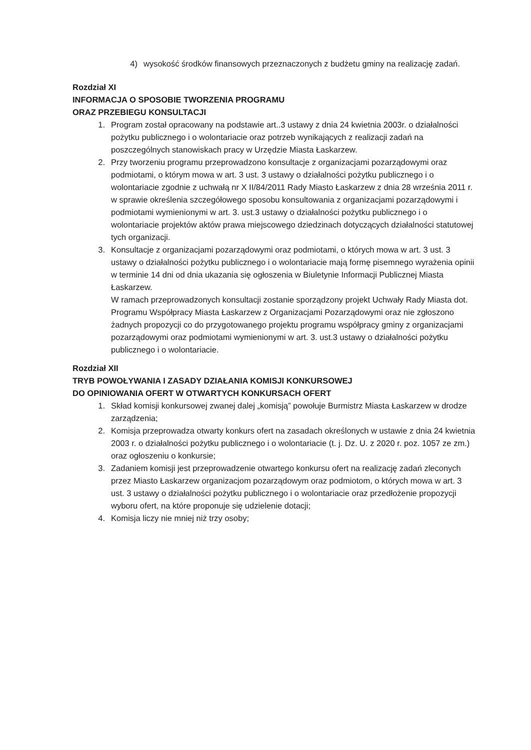4) wysokość środków finansowych przeznaczonych z budżetu gminy na realizację zadań.
Rozdział XI
INFORMACJA O SPOSOBIE TWORZENIA PROGRAMU
ORAZ PRZEBIEGU KONSULTACJI
1. Program został opracowany na podstawie art..3 ustawy z dnia 24 kwietnia 2003r. o działalności pożytku publicznego i o wolontariacie oraz potrzeb wynikających z realizacji zadań na poszczególnych stanowiskach pracy w Urzędzie Miasta Łaskarzew.
2. Przy tworzeniu programu przeprowadzono konsultacje z organizacjami pozarządowymi oraz podmiotami, o którym mowa w art. 3 ust. 3 ustawy o działalności pożytku publicznego i o wolontariacie zgodnie z uchwałą nr X II/84/2011 Rady Miasto Łaskarzew z dnia 28 września 2011 r. w sprawie określenia szczegółowego sposobu konsultowania z organizacjami pozarządowymi i podmiotami wymienionymi w art. 3. ust.3 ustawy o działalności pożytku publicznego i o wolontariacie projektów aktów prawa miejscowego dziedzinach dotyczących działalności statutowej tych organizacji.
3. Konsultacje z organizacjami pozarządowymi oraz podmiotami, o których mowa w art. 3 ust. 3 ustawy o działalności pożytku publicznego i o wolontariacie mają formę pisemnego wyrażenia opinii w terminie 14 dni od dnia ukazania się ogłoszenia w Biuletynie Informacji Publicznej Miasta Łaskarzew.
W ramach przeprowadzonych konsultacji zostanie sporządzony projekt Uchwały Rady Miasta dot. Programu Współpracy Miasta Łaskarzew z Organizacjami Pozarządowymi oraz nie zgłoszono żadnych propozycji co do przygotowanego projektu programu współpracy gminy z organizacjami pozarządowymi oraz podmiotami wymienionymi w art. 3. ust.3 ustawy o działalności pożytku publicznego i o wolontariacie.
Rozdział XII
TRYB POWOŁYWANIA I ZASADY DZIAŁANIA KOMISJI KONKURSOWEJ
DO OPINIOWANIA OFERT W OTWARTYCH KONKURSACH OFERT
1. Skład komisji konkursowej zwanej dalej „komisją” powołuje Burmistrz Miasta Łaskarzew w drodze zarządzenia;
2. Komisja przeprowadza otwarty konkurs ofert na zasadach określonych w ustawie z dnia 24 kwietnia 2003 r. o działalności pożytku publicznego i o wolontariacie (t. j. Dz. U. z 2020 r. poz. 1057 ze zm.) oraz ogłoszeniu o konkursie;
3. Zadaniem komisji jest przeprowadzenie otwartego konkursu ofert na realizację zadań zleconych przez Miasto Łaskarzew organizacjom pozarządowym oraz podmiotom, o których mowa w art. 3 ust. 3 ustawy o działalności pożytku publicznego i o wolontariacie oraz przedłożenie propozycji wyboru ofert, na które proponuje się udzielenie dotacji;
4. Komisja liczy nie mniej niż trzy osoby;